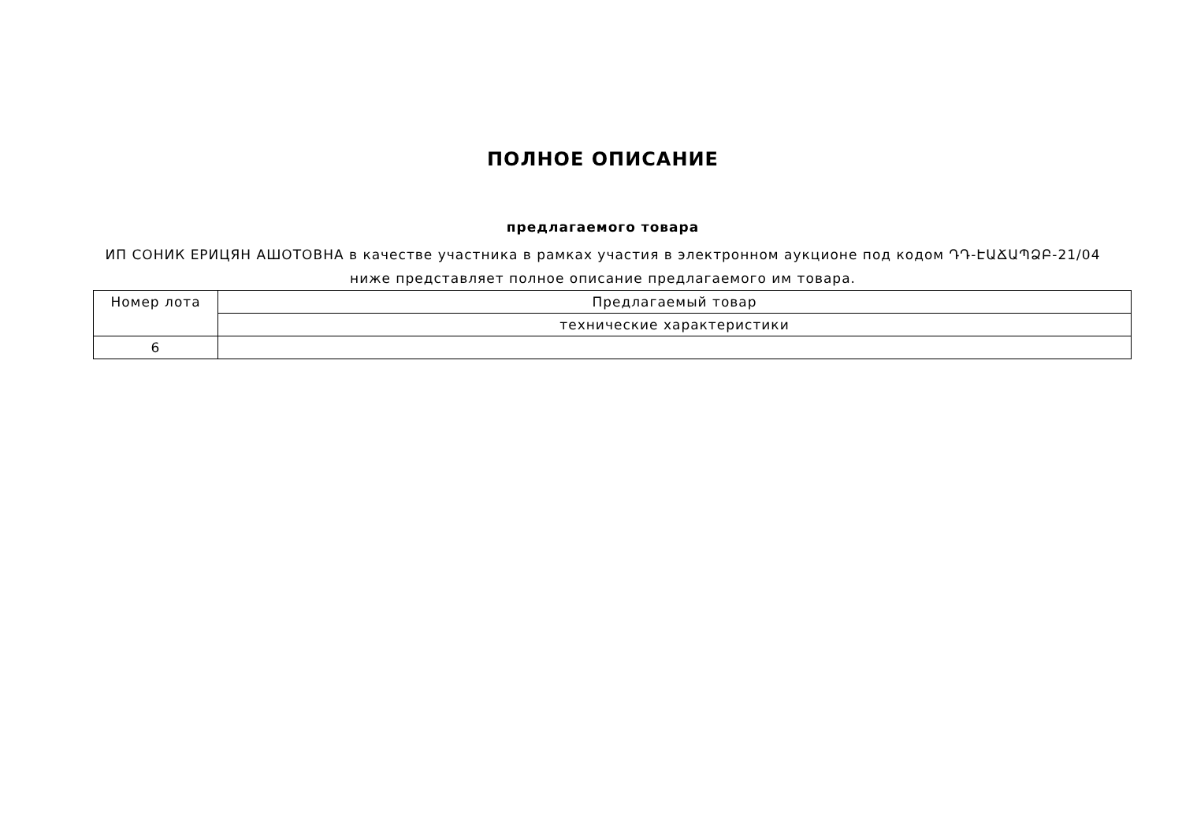ПОЛНОЕ ОПИСАНИЕ
предлагаемого товара
ИП СОНИК ЕРИЦЯН АШОТОВНА в качестве участника в рамках участия в электронном аукционе под кодом ԴԴ-ԷԱՃԱՊՁԲ-21/04
ниже представляет полное описание предлагаемого им товара.
| Номер лота | Предлагаемый товар |
| | технические характеристики |
| 6 | |